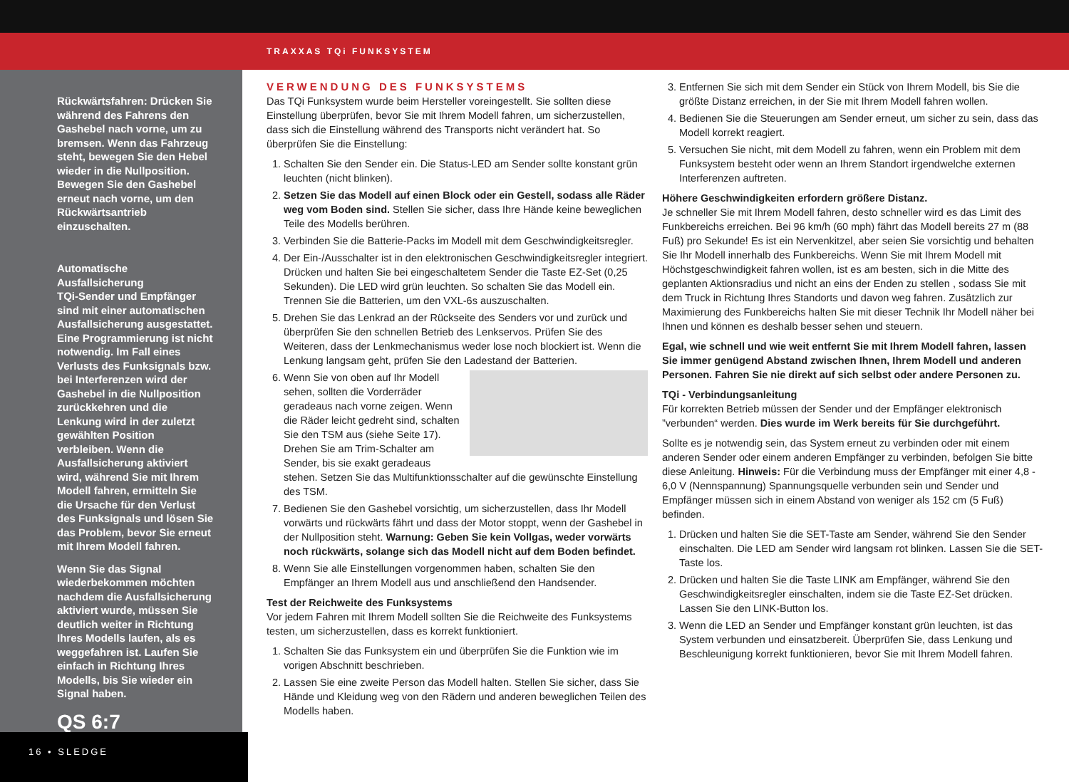TRAXXAS TQi FUNKSYSTEM
Rückwärtsfahren: Drücken Sie während des Fahrens den Gashebel nach vorne, um zu bremsen. Wenn das Fahrzeug steht, bewegen Sie den Hebel wieder in die Nullposition. Bewegen Sie den Gashebel erneut nach vorne, um den Rückwärtsantrieb einzuschalten.
Automatische Ausfallsicherung
TQi-Sender und Empfänger sind mit einer automatischen Ausfallsicherung ausgestattet. Eine Programmierung ist nicht notwendig. Im Fall eines Verlusts des Funksignals bzw. bei Interferenzen wird der Gashebel in die Nullposition zurückkehren und die Lenkung wird in der zuletzt gewählten Position verbleiben. Wenn die Ausfallsicherung aktiviert wird, während Sie mit Ihrem Modell fahren, ermitteln Sie die Ursache für den Verlust des Funksignals und lösen Sie das Problem, bevor Sie erneut mit Ihrem Modell fahren.
Wenn Sie das Signal wiederbekommen möchten nachdem die Ausfallsicherung aktiviert wurde, müssen Sie deutlich weiter in Richtung Ihres Modells laufen, als es weggefahren ist. Laufen Sie einfach in Richtung Ihres Modells, bis Sie wieder ein Signal haben.
QS 6:7
16 • SLEDGE
VERWENDUNG DES FUNKSYSTEMS
Das TQi Funksystem wurde beim Hersteller voreingestellt. Sie sollten diese Einstellung überprüfen, bevor Sie mit Ihrem Modell fahren, um sicherzustellen, dass sich die Einstellung während des Transports nicht verändert hat. So überprüfen Sie die Einstellung:
1. Schalten Sie den Sender ein. Die Status-LED am Sender sollte konstant grün leuchten (nicht blinken).
2. Setzen Sie das Modell auf einen Block oder ein Gestell, sodass alle Räder weg vom Boden sind. Stellen Sie sicher, dass Ihre Hände keine beweglichen Teile des Modells berühren.
3. Verbinden Sie die Batterie-Packs im Modell mit dem Geschwindigkeitsregler.
4. Der Ein-/Ausschalter ist in den elektronischen Geschwindigkeitsregler integriert. Drücken und halten Sie bei eingeschaltetem Sender die Taste EZ-Set (0,25 Sekunden). Die LED wird grün leuchten. So schalten Sie das Modell ein. Trennen Sie die Batterien, um den VXL-6s auszuschalten.
5. Drehen Sie das Lenkrad an der Rückseite des Senders vor und zurück und überprüfen Sie den schnellen Betrieb des Lenkservos. Prüfen Sie des Weiteren, dass der Lenkmechanismus weder lose noch blockiert ist. Wenn die Lenkung langsam geht, prüfen Sie den Ladestand der Batterien.
6. Wenn Sie von oben auf Ihr Modell sehen, sollten die Vorderräder geradeaus nach vorne zeigen. Wenn die Räder leicht gedreht sind, schalten Sie den TSM aus (siehe Seite 17). Drehen Sie am Trim-Schalter am Sender, bis sie exakt geradeaus stehen. Setzen Sie das Multifunktionsschalter auf die gewünschte Einstellung des TSM.
7. Bedienen Sie den Gashebel vorsichtig, um sicherzustellen, dass Ihr Modell vorwärts und rückwärts fährt und dass der Motor stoppt, wenn der Gashebel in der Nullposition steht. Warnung: Geben Sie kein Vollgas, weder vorwärts noch rückwärts, solange sich das Modell nicht auf dem Boden befindet.
8. Wenn Sie alle Einstellungen vorgenommen haben, schalten Sie den Empfänger an Ihrem Modell aus und anschließend den Handsender.
Test der Reichweite des Funksystems
Vor jedem Fahren mit Ihrem Modell sollten Sie die Reichweite des Funksystems testen, um sicherzustellen, dass es korrekt funktioniert.
1. Schalten Sie das Funksystem ein und überprüfen Sie die Funktion wie im vorigen Abschnitt beschrieben.
2. Lassen Sie eine zweite Person das Modell halten. Stellen Sie sicher, dass Sie Hände und Kleidung weg von den Rädern und anderen beweglichen Teilen des Modells haben.
3. Entfernen Sie sich mit dem Sender ein Stück von Ihrem Modell, bis Sie die größte Distanz erreichen, in der Sie mit Ihrem Modell fahren wollen.
4. Bedienen Sie die Steuerungen am Sender erneut, um sicher zu sein, dass das Modell korrekt reagiert.
5. Versuchen Sie nicht, mit dem Modell zu fahren, wenn ein Problem mit dem Funksystem besteht oder wenn an Ihrem Standort irgendwelche externen Interferenzen auftreten.
Höhere Geschwindigkeiten erfordern größere Distanz.
Je schneller Sie mit Ihrem Modell fahren, desto schneller wird es das Limit des Funkbereichs erreichen. Bei 96 km/h (60 mph) fährt das Modell bereits 27 m (88 Fuß) pro Sekunde! Es ist ein Nervenkitzel, aber seien Sie vorsichtig und behalten Sie Ihr Modell innerhalb des Funkbereichs. Wenn Sie mit Ihrem Modell mit Höchstgeschwindigkeit fahren wollen, ist es am besten, sich in die Mitte des geplanten Aktionsradius und nicht an eins der Enden zu stellen , sodass Sie mit dem Truck in Richtung Ihres Standorts und davon weg fahren. Zusätzlich zur Maximierung des Funkbereichs halten Sie mit dieser Technik Ihr Modell näher bei Ihnen und können es deshalb besser sehen und steuern.
Egal, wie schnell und wie weit entfernt Sie mit Ihrem Modell fahren, lassen Sie immer genügend Abstand zwischen Ihnen, Ihrem Modell und anderen Personen. Fahren Sie nie direkt auf sich selbst oder andere Personen zu.
TQi - Verbindungsanleitung
Für korrekten Betrieb müssen der Sender und der Empfänger elektronisch ”verbunden“ werden. Dies wurde im Werk bereits für Sie durchgeführt.
Sollte es je notwendig sein, das System erneut zu verbinden oder mit einem anderen Sender oder einem anderen Empfänger zu verbinden, befolgen Sie bitte diese Anleitung. Hinweis: Für die Verbindung muss der Empfänger mit einer 4,8 - 6,0 V (Nennspannung) Spannungsquelle verbunden sein und Sender und Empfänger müssen sich in einem Abstand von weniger als 152 cm (5 Fuß) befinden.
1. Drücken und halten Sie die SET-Taste am Sender, während Sie den Sender einschalten. Die LED am Sender wird langsam rot blinken. Lassen Sie die SET-Taste los.
2. Drücken und halten Sie die Taste LINK am Empfänger, während Sie den Geschwindigkeitsregler einschalten, indem sie die Taste EZ-Set drücken. Lassen Sie den LINK-Button los.
3. Wenn die LED an Sender und Empfänger konstant grün leuchten, ist das System verbunden und einsatzbereit. Überprüfen Sie, dass Lenkung und Beschleunigung korrekt funktionieren, bevor Sie mit Ihrem Modell fahren.